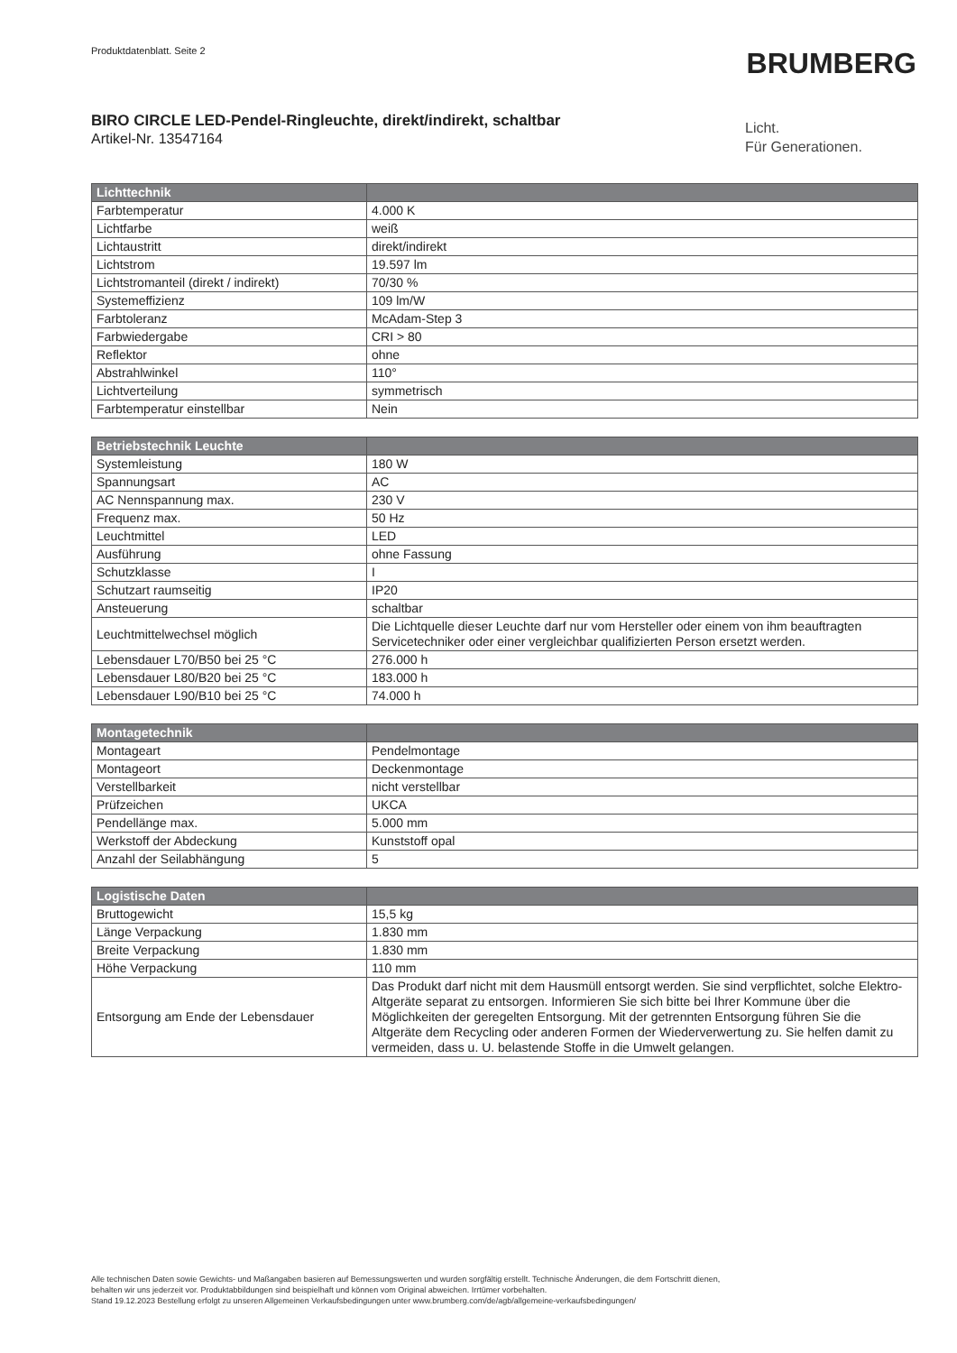Produktdatenblatt. Seite 2 BRUMBERG
BIRO CIRCLE LED-Pendel-Ringleuchte, direkt/indirekt, schaltbar
Artikel-Nr. 13547164
Licht.
Für Generationen.
| Lichttechnik | |
| --- | --- |
| Farbtemperatur | 4.000 K |
| Lichtfarbe | weiß |
| Lichtaustritt | direkt/indirekt |
| Lichtstrom | 19.597 lm |
| Lichtstromanteil (direkt / indirekt) | 70/30 % |
| Systemeffizienz | 109 lm/W |
| Farbtoleranz | McAdam-Step 3 |
| Farbwiedergabe | CRI > 80 |
| Reflektor | ohne |
| Abstrahlwinkel | 110° |
| Lichtverteilung | symmetrisch |
| Farbtemperatur einstellbar | Nein |
| Betriebstechnik Leuchte | |
| --- | --- |
| Systemleistung | 180 W |
| Spannungsart | AC |
| AC Nennspannung max. | 230 V |
| Frequenz max. | 50 Hz |
| Leuchtmittel | LED |
| Ausführung | ohne Fassung |
| Schutzklasse | I |
| Schutzart raumseitig | IP20 |
| Ansteuerung | schaltbar |
| Leuchtmittelwechsel möglich | Die Lichtquelle dieser Leuchte darf nur vom Hersteller oder einem von ihm beauftragten Servicetechniker oder einer vergleichbar qualifizierten Person ersetzt werden. |
| Lebensdauer L70/B50 bei 25 °C | 276.000 h |
| Lebensdauer L80/B20 bei 25 °C | 183.000 h |
| Lebensdauer L90/B10 bei 25 °C | 74.000 h |
| Montagetechnik | |
| --- | --- |
| Montageart | Pendelmontage |
| Montageort | Deckenmontage |
| Verstellbarkeit | nicht verstellbar |
| Prüfzeichen | UKCA |
| Pendellänge max. | 5.000 mm |
| Werkstoff der Abdeckung | Kunststoff opal |
| Anzahl der Seilabhängung | 5 |
| Logistische Daten | |
| --- | --- |
| Bruttogewicht | 15,5 kg |
| Länge Verpackung | 1.830 mm |
| Breite Verpackung | 1.830 mm |
| Höhe Verpackung | 110 mm |
| Entsorgung am Ende der Lebensdauer | Das Produkt darf nicht mit dem Hausmüll entsorgt werden. Sie sind verpflichtet, solche Elektro-Altgeräte separat zu entsorgen. Informieren Sie sich bitte bei Ihrer Kommune über die Möglichkeiten der geregelten Entsorgung. Mit der getrennten Entsorgung führen Sie die Altgeräte dem Recycling oder anderen Formen der Wiederverwertung zu. Sie helfen damit zu vermeiden, dass u. U. belastende Stoffe in die Umwelt gelangen. |
Alle technischen Daten sowie Gewichts- und Maßangaben basieren auf Bemessungswerten und wurden sorgfältig erstellt. Technische Änderungen, die dem Fortschritt dienen,
behalten wir uns jederzeit vor. Produktabbildungen sind beispielhaft und können vom Original abweichen. Irrtümer vorbehalten.
Stand 19.12.2023 Bestellung erfolgt zu unseren Allgemeinen Verkaufsbedingungen unter www.brumberg.com/de/agb/allgemeine-verkaufsbedingungen/